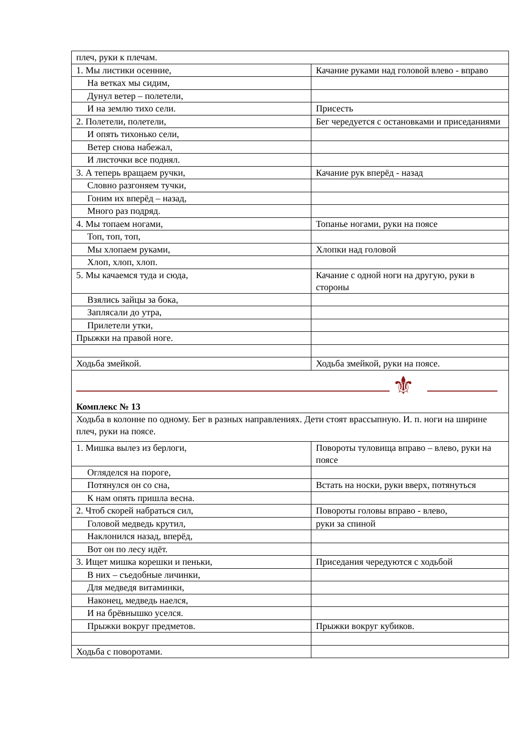| плеч, руки к плечам. | |
| 1. Мы листики осенние, | Качание руками над головой влево - вправо |
| На ветках мы сидим, | |
| Дунул ветер – полетели, | |
| И на землю тихо сели. | Присесть |
| 2. Полетели, полетели, | Бег чередуется с остановками и приседаниями |
| И опять тихонько сели, | |
| Ветер снова набежал, | |
| И листочки все поднял. | |
| 3. А теперь вращаем ручки, | Качание рук вперёд - назад |
| Словно разгоняем тучки, | |
| Гоним их вперёд – назад, | |
| Много раз подряд. | |
| 4. Мы топаем ногами, | Топанье ногами, руки на поясе |
| Топ, топ, топ, | |
| Мы хлопаем руками, | Хлопки над головой |
| Хлоп, хлоп, хлоп. | |
| 5. Мы качаемся туда и сюда, | Качание с одной ноги на другую, руки в стороны |
| Взялись зайцы за бока, | |
| Заплясали до утра, | |
| Прилетели утки, | |
| Прыжки на правой ноге. | |
| Ходьба змейкой. | Ходьба змейкой, руки на поясе. |
| ⚜ Комплекс № 13 | |
| Ходьба в колонне по одному. Бег в разных направлениях. Дети стоят врассыпную. И. п. ноги на ширине плеч, руки на поясе. | |
| 1. Мишка вылез из берлоги, | Повороты туловища вправо – влево, руки на поясе |
| Огляделся на пороге, | |
| Потянулся он со сна, | Встать на носки, руки вверх, потянуться |
| К нам опять пришла весна. | |
| 2. Чтоб скорей набраться сил, | Повороты головы вправо - влево, |
| Головой медведь крутил, | руки за спиной |
| Наклонился назад, вперёд, | |
| Вот он по лесу идёт. | |
| 3. Ищет мишка корешки и пеньки, | Приседания чередуются с ходьбой |
| В них – съедобные личинки, | |
| Для медведя витаминки, | |
| Наконец, медведь наелся, | |
| И на брёвнышко уселся. | |
| Прыжки вокруг предметов. | Прыжки вокруг кубиков. |
| Ходьба с поворотами. | |